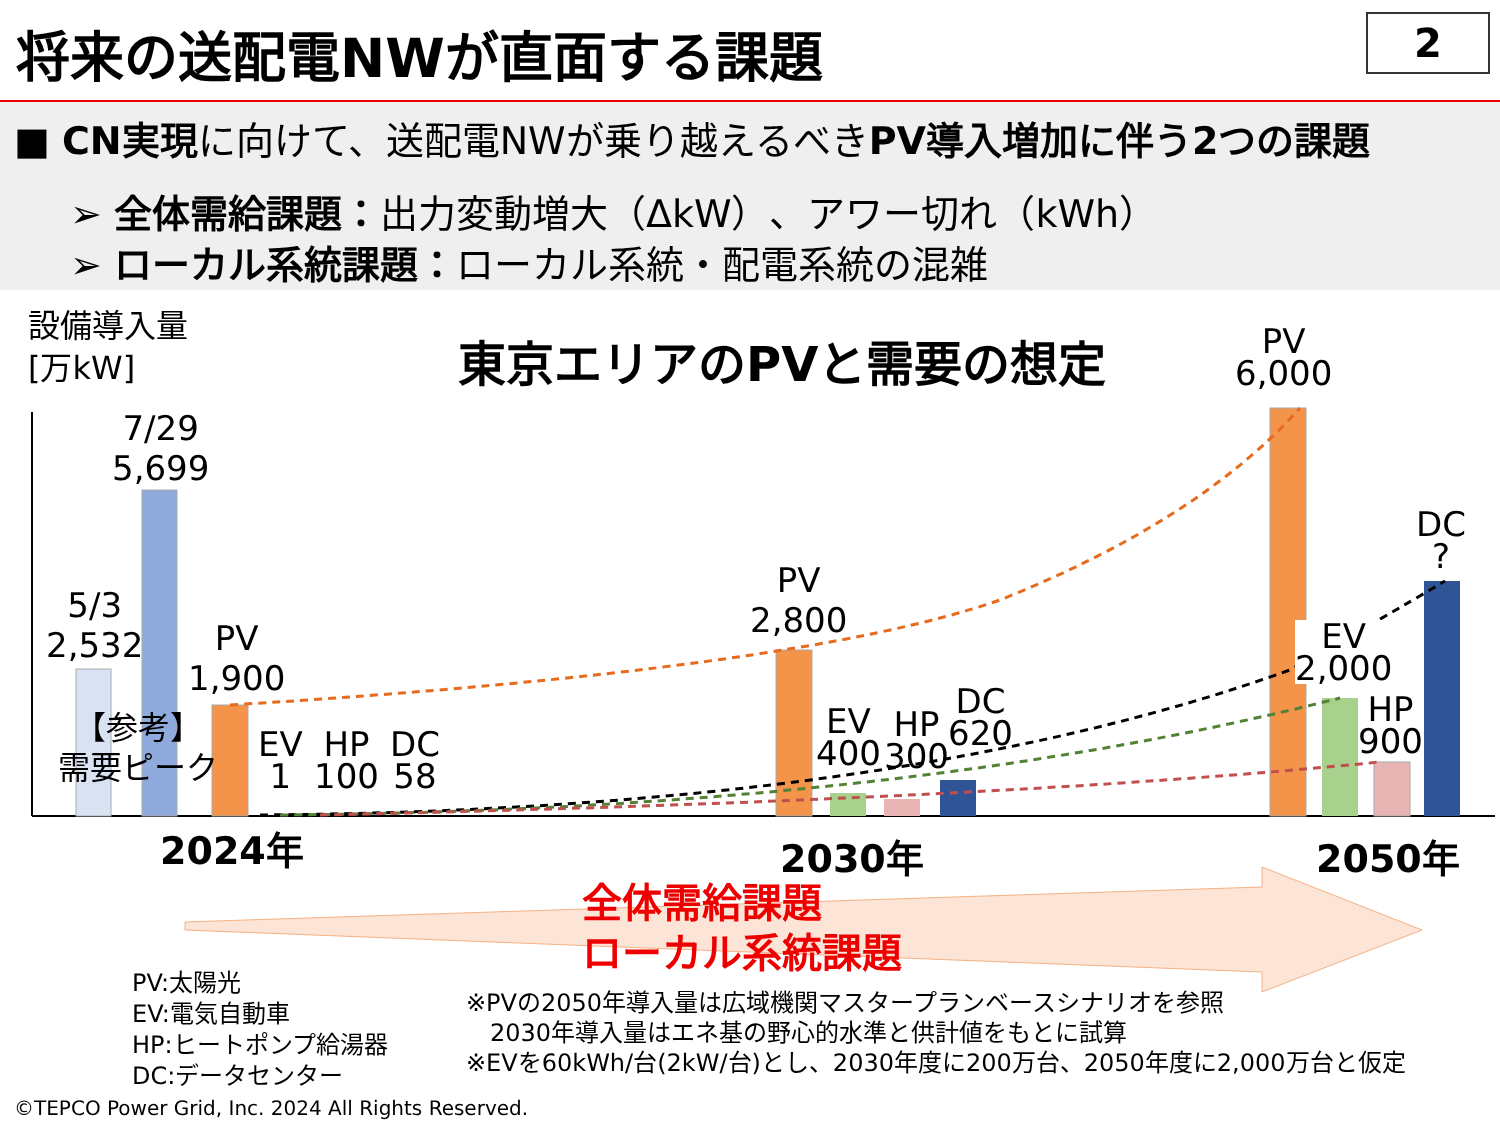将来の送配電NWが直面する課題 2
■ CN実現に向けて、送配電NWが乗り越えるべきPV導入増加に伴う2つの課題
➢ 全体需給課題：出力変動増大（ΔkW）、アワー切れ（kWh）
➢ ローカル系統課題：ローカル系統・配電系統の混雑
設備導入量
[万kW]
東京エリアのPVと需要の想定
5/3
2,532
7/29
5,699
【参考】
需要ピーク
PV
1,900
EV
1
HP
100
DC
58
PV
2,800
EV
400
HP
300
DC
620
PV
6,000
EV
2,000
HP
900
DC
?
2024年 2030年 2050年
全体需給課題
ローカル系統課題
PV:太陽光
EV:電気自動車
HP:ヒートポンプ給湯器
DC:データセンター
※PVの2050年導入量は広域機関マスタープランベースシナリオを参照
　2030年導入量はエネ基の野心的水準と供計値をもとに試算
※EVを60kWh/台(2kW/台)とし、2030年度に200万台、2050年度に2,000万台と仮定
©TEPCO Power Grid, Inc. 2024 All Rights Reserved.